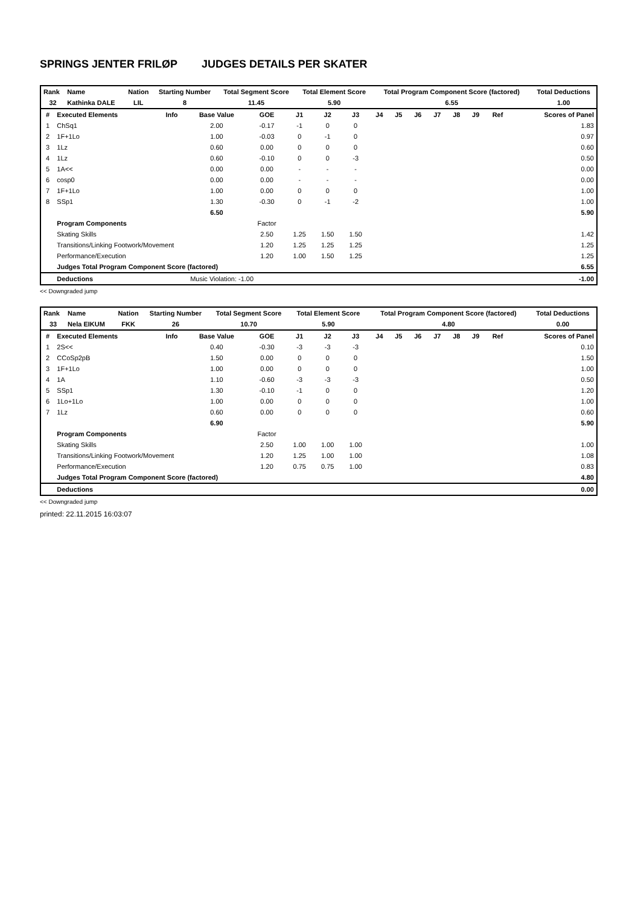SPRINGS JENTER FRILØP JUDGES DETAILS PER SKATER
| Rank | Name | Nation | Starting Number | Total Segment Score | Total Element Score | Total Program Component Score (factored) | Total Deductions |
| --- | --- | --- | --- | --- | --- | --- | --- |
| 32 | Kathinka DALE | LIL | 8 | 11.45 | 5.90 | 6.55 | 1.00 |
| # | Executed Elements | Info | Base Value | GOE | J1 | J2 | J3 | J4 | J5 | J6 | J7 | J8 | J9 | Ref | Scores of Panel |
| --- | --- | --- | --- | --- | --- | --- | --- | --- | --- | --- | --- | --- | --- | --- | --- |
| 1 | ChSq1 | | 2.00 | -0.17 | -1 | 0 | 0 | | | | | | | | 1.83 |
| 2 | 1F+1Lo | | 1.00 | -0.03 | 0 | -1 | 0 | | | | | | | | 0.97 |
| 3 | 1Lz | | 0.60 | 0.00 | 0 | 0 | 0 | | | | | | | | 0.60 |
| 4 | 1Lz | | 0.60 | -0.10 | 0 | 0 | -3 | | | | | | | | 0.50 |
| 5 | 1A<< | | 0.00 | 0.00 | - | - | - | | | | | | | | 0.00 |
| 6 | cosp0 | | 0.00 | 0.00 | - | - | - | | | | | | | | 0.00 |
| 7 | 1F+1Lo | | 1.00 | 0.00 | 0 | 0 | 0 | | | | | | | | 1.00 |
| 8 | SSp1 | | 1.30 | -0.30 | 0 | -1 | -2 | | | | | | | | 1.00 |
| | | | 6.50 | | | | | | | | | | | | 5.90 |
| | Program Components | | | Factor | | | | | | | | | | | |
| | Skating Skills | | | 2.50 | 1.25 | 1.50 | 1.50 | | | | | | | | 1.42 |
| | Transitions/Linking Footwork/Movement | | | 1.20 | 1.25 | 1.25 | 1.25 | | | | | | | | 1.25 |
| | Performance/Execution | | | 1.20 | 1.00 | 1.50 | 1.25 | | | | | | | | 1.25 |
| | Judges Total Program Component Score (factored) | | | | | | | | | | | | | | 6.55 |
| | Deductions | Music Violation: -1.00 | | | | | | | | | | | | | -1.00 |
<< Downgraded jump
| Rank | Name | Nation | Starting Number | Total Segment Score | Total Element Score | Total Program Component Score (factored) | Total Deductions |
| --- | --- | --- | --- | --- | --- | --- | --- |
| 33 | Nela EIKUM | FKK | 26 | 10.70 | 5.90 | 4.80 | 0.00 |
| # | Executed Elements | Info | Base Value | GOE | J1 | J2 | J3 | J4 | J5 | J6 | J7 | J8 | J9 | Ref | Scores of Panel |
| --- | --- | --- | --- | --- | --- | --- | --- | --- | --- | --- | --- | --- | --- | --- | --- |
| 1 | 2S<< | | 0.40 | -0.30 | -3 | -3 | -3 | | | | | | | | 0.10 |
| 2 | CCoSp2pB | | 1.50 | 0.00 | 0 | 0 | 0 | | | | | | | | 1.50 |
| 3 | 1F+1Lo | | 1.00 | 0.00 | 0 | 0 | 0 | | | | | | | | 1.00 |
| 4 | 1A | | 1.10 | -0.60 | -3 | -3 | -3 | | | | | | | | 0.50 |
| 5 | SSp1 | | 1.30 | -0.10 | -1 | 0 | 0 | | | | | | | | 1.20 |
| 6 | 1Lo+1Lo | | 1.00 | 0.00 | 0 | 0 | 0 | | | | | | | | 1.00 |
| 7 | 1Lz | | 0.60 | 0.00 | 0 | 0 | 0 | | | | | | | | 0.60 |
| | | | 6.90 | | | | | | | | | | | | 5.90 |
| | Program Components | | | Factor | | | | | | | | | | | |
| | Skating Skills | | | 2.50 | 1.00 | 1.00 | 1.00 | | | | | | | | 1.00 |
| | Transitions/Linking Footwork/Movement | | | 1.20 | 1.25 | 1.00 | 1.00 | | | | | | | | 1.08 |
| | Performance/Execution | | | 1.20 | 0.75 | 0.75 | 1.00 | | | | | | | | 0.83 |
| | Judges Total Program Component Score (factored) | | | | | | | | | | | | | | 4.80 |
| | Deductions | | | | | | | | | | | | | | 0.00 |
<< Downgraded jump
printed: 22.11.2015 16:03:07